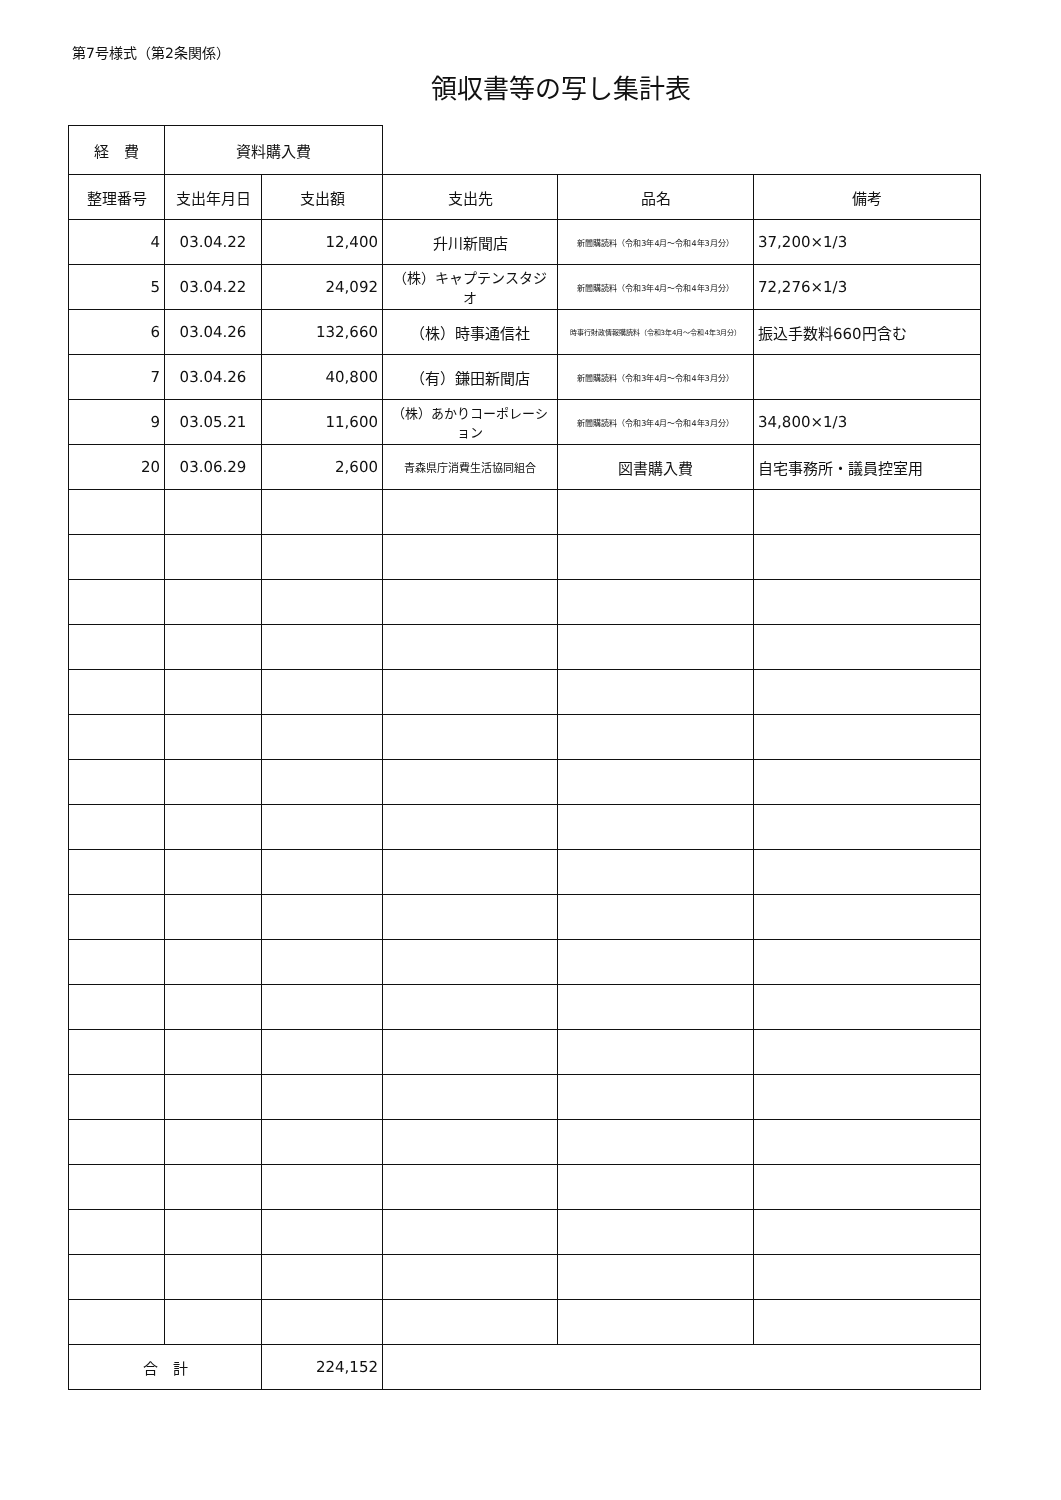第7号様式（第2条関係）
領収書等の写し集計表
| 経 費 | 資料購入費 | | | | |
| 整理番号 | 支出年月日 | 支出額 | 支出先 | 品名 | 備考 |
| 4 | 03.04.22 | 12,400 | 升川新聞店 | 新聞購読料（令和3年4月～令和4年3月分） | 37,200×1/3 |
| 5 | 03.04.22 | 24,092 | （株）キャプテンスタジオ | 新聞購読料（令和3年4月～令和4年3月分） | 72,276×1/3 |
| 6 | 03.04.26 | 132,660 | （株）時事通信社 | 時事行財政情報購読料（令和3年4月～令和4年3月分） | 振込手数料660円含む |
| 7 | 03.04.26 | 40,800 | （有）鎌田新聞店 | 新聞購読料（令和3年4月～令和4年3月分） | |
| 9 | 03.05.21 | 11,600 | （株）あかりコーポレーション | 新聞購読料（令和3年4月～令和4年3月分） | 34,800×1/3 |
| 20 | 03.06.29 | 2,600 | 青森県庁消費生活協同組合 | 図書購入費 | 自宅事務所・議員控室用 |
| 合 計 | | 224,152 | | | |